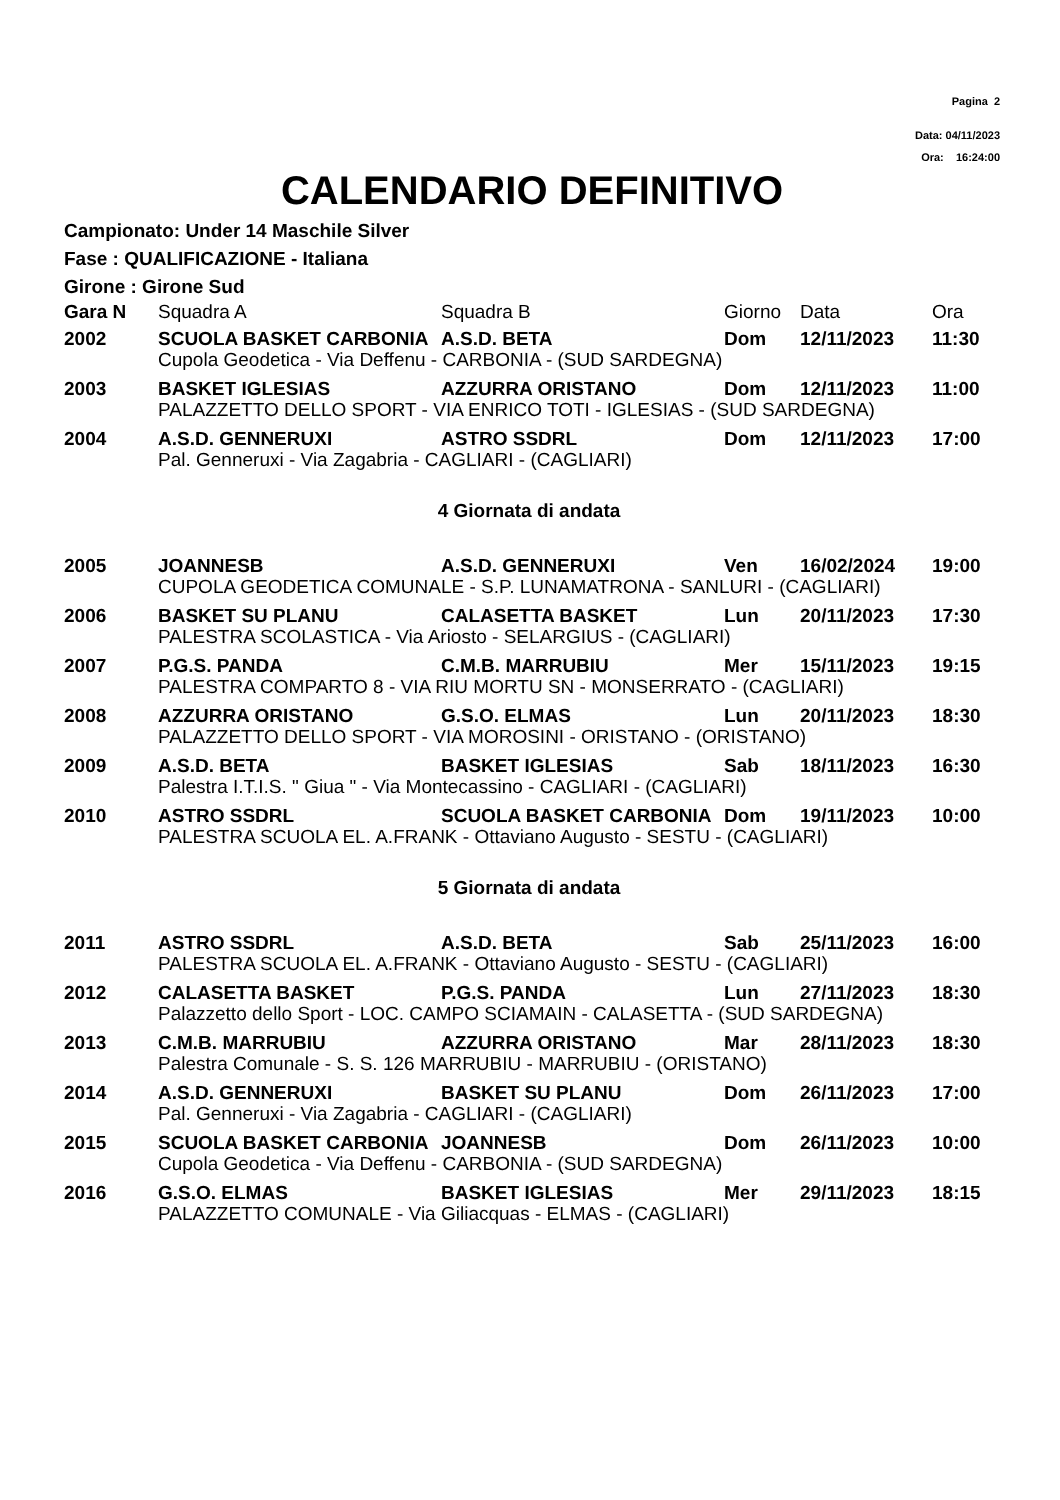Pagina 2
Data: 04/11/2023
Ora: 16:24:00
CALENDARIO DEFINITIVO
Campionato: Under 14 Maschile Silver
Fase : QUALIFICAZIONE - Italiana
Girone : Girone Sud
| Gara N | Squadra A | Squadra B | Giorno | Data | Ora |
| --- | --- | --- | --- | --- | --- |
| 2002 | SCUOLA BASKET CARBONIA | A.S.D. BETA | Dom | 12/11/2023 | 11:30 |
| | Cupola Geodetica - Via Deffenu - CARBONIA - (SUD SARDEGNA) | | | | |
| 2003 | BASKET IGLESIAS | AZZURRA ORISTANO | Dom | 12/11/2023 | 11:00 |
| | PALAZZETTO DELLO SPORT - VIA ENRICO TOTI - IGLESIAS - (SUD SARDEGNA) | | | | |
| 2004 | A.S.D. GENNERUXI | ASTRO SSDRL | Dom | 12/11/2023 | 17:00 |
| | Pal. Genneruxi - Via Zagabria - CAGLIARI - (CAGLIARI) | | | | |
| 4 Giornata di andata | | | | | |
| 2005 | JOANNESB | A.S.D. GENNERUXI | Ven | 16/02/2024 | 19:00 |
| | CUPOLA GEODETICA COMUNALE - S.P. LUNAMATRONA - SANLURI - (CAGLIARI) | | | | |
| 2006 | BASKET SU PLANU | CALASETTA BASKET | Lun | 20/11/2023 | 17:30 |
| | PALESTRA SCOLASTICA - Via Ariosto - SELARGIUS - (CAGLIARI) | | | | |
| 2007 | P.G.S. PANDA | C.M.B. MARRUBIU | Mer | 15/11/2023 | 19:15 |
| | PALESTRA COMPARTO 8 - VIA RIU MORTU SN - MONSERRATO - (CAGLIARI) | | | | |
| 2008 | AZZURRA ORISTANO | G.S.O. ELMAS | Lun | 20/11/2023 | 18:30 |
| | PALAZZETTO DELLO SPORT - VIA MOROSINI - ORISTANO - (ORISTANO) | | | | |
| 2009 | A.S.D. BETA | BASKET IGLESIAS | Sab | 18/11/2023 | 16:30 |
| | Palestra I.T.I.S. " Giua " - Via Montecassino - CAGLIARI - (CAGLIARI) | | | | |
| 2010 | ASTRO SSDRL | SCUOLA BASKET CARBONIA | Dom | 19/11/2023 | 10:00 |
| | PALESTRA SCUOLA EL. A.FRANK - Ottaviano Augusto - SESTU - (CAGLIARI) | | | | |
| 5 Giornata di andata | | | | | |
| 2011 | ASTRO SSDRL | A.S.D. BETA | Sab | 25/11/2023 | 16:00 |
| | PALESTRA SCUOLA EL. A.FRANK - Ottaviano Augusto - SESTU - (CAGLIARI) | | | | |
| 2012 | CALASETTA BASKET | P.G.S. PANDA | Lun | 27/11/2023 | 18:30 |
| | Palazzetto dello Sport - LOC. CAMPO SCIAMAIN - CALASETTA - (SUD SARDEGNA) | | | | |
| 2013 | C.M.B. MARRUBIU | AZZURRA ORISTANO | Mar | 28/11/2023 | 18:30 |
| | Palestra Comunale - S. S. 126 MARRUBIU - MARRUBIU - (ORISTANO) | | | | |
| 2014 | A.S.D. GENNERUXI | BASKET SU PLANU | Dom | 26/11/2023 | 17:00 |
| | Pal. Genneruxi - Via Zagabria - CAGLIARI - (CAGLIARI) | | | | |
| 2015 | SCUOLA BASKET CARBONIA | JOANNESB | Dom | 26/11/2023 | 10:00 |
| | Cupola Geodetica - Via Deffenu - CARBONIA - (SUD SARDEGNA) | | | | |
| 2016 | G.S.O. ELMAS | BASKET IGLESIAS | Mer | 29/11/2023 | 18:15 |
| | PALAZZETTO COMUNALE - Via Giliacquas - ELMAS - (CAGLIARI) | | | | |